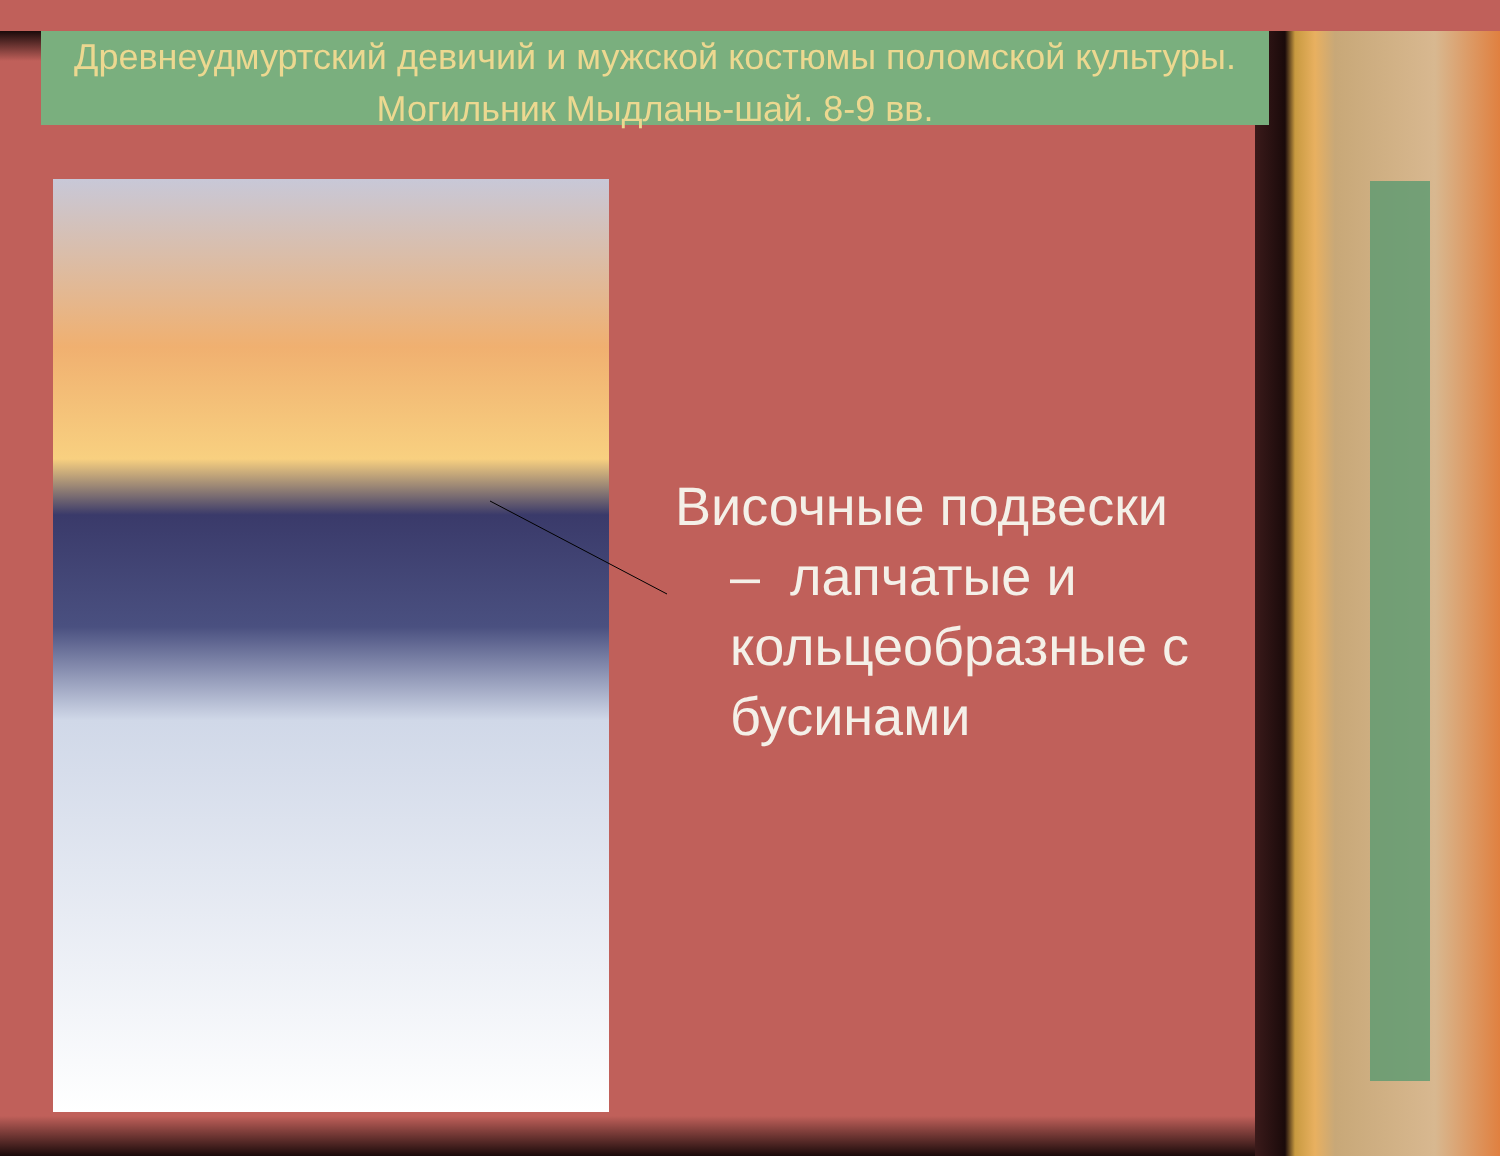Древнеудмуртский девичий и мужской костюмы поломской культуры. Могильник Мыдлань-шай. 8-9 вв.
Височные подвески
– лапчатые и кольцеобразные с бусинами